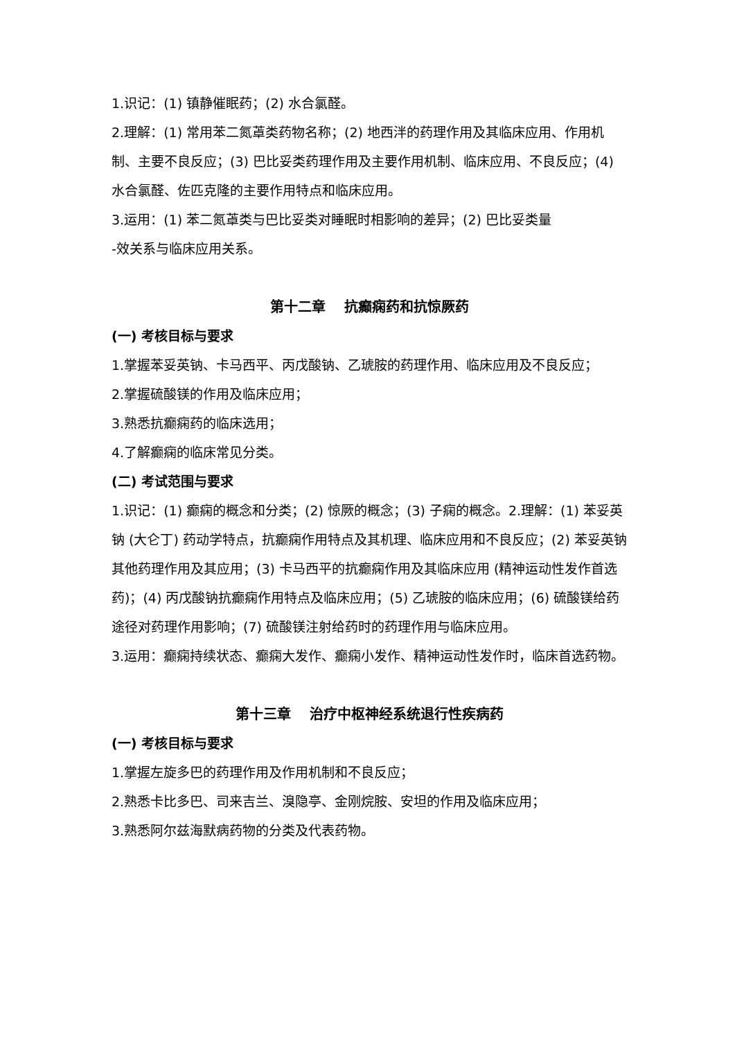1.识记：(1) 镇静催眠药；(2) 水合氯醛。
2.理解：(1) 常用苯二氮䓬类药物名称；(2) 地西泮的药理作用及其临床应用、作用机制、主要不良反应；(3) 巴比妥类药理作用及主要作用机制、临床应用、不良反应；(4) 水合氯醛、佐匹克隆的主要作用特点和临床应用。
3.运用：(1) 苯二氮䓬类与巴比妥类对睡眠时相影响的差异；(2) 巴比妥类量
-效关系与临床应用关系。
第十二章 抗癫痫药和抗惊厥药
(一) 考核目标与要求
1.掌握苯妥英钠、卡马西平、丙戊酸钠、乙琥胺的药理作用、临床应用及不良反应；
2.掌握硫酸镁的作用及临床应用；
3.熟悉抗癫痫药的临床选用；
4.了解癫痫的临床常见分类。
(二) 考试范围与要求
1.识记：(1) 癫痫的概念和分类；(2) 惊厥的概念；(3) 子痫的概念。2.理解：(1) 苯妥英钠 (大仑丁) 药动学特点，抗癫痫作用特点及其机理、临床应用和不良反应；(2) 苯妥英钠其他药理作用及其应用；(3) 卡马西平的抗癫痫作用及其临床应用 (精神运动性发作首选药)；(4) 丙戊酸钠抗癫痫作用特点及临床应用；(5) 乙琥胺的临床应用；(6) 硫酸镁给药途径对药理作用影响；(7) 硫酸镁注射给药时的药理作用与临床应用。
3.运用：癫痫持续状态、癫痫大发作、癫痫小发作、精神运动性发作时，临床首选药物。
第十三章 治疗中枢神经系统退行性疾病药
(一) 考核目标与要求
1.掌握左旋多巴的药理作用及作用机制和不良反应；
2.熟悉卡比多巴、司来吉兰、溴隐亭、金刚烷胺、安坦的作用及临床应用；
3.熟悉阿尔兹海默病药物的分类及代表药物。